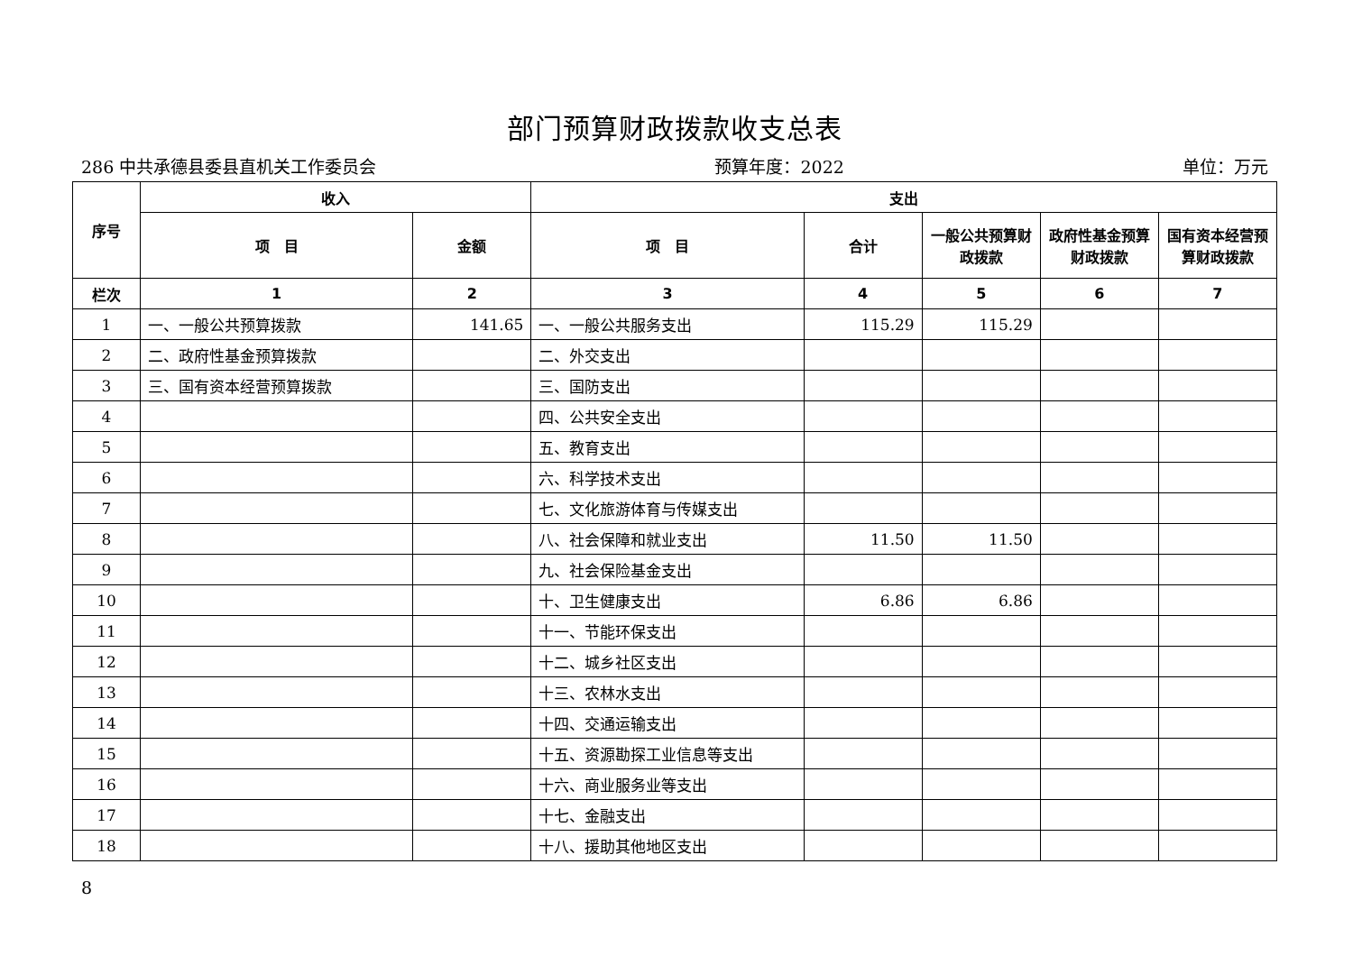部门预算财政拨款收支总表
286 中共承德县委县直机关工作委员会 预算年度：2022 单位：万元
| 序号 | 收入 | | 支出 | | | | |
| --- | --- | --- | --- | --- | --- | --- | --- |
| | 项 目 | 金额 | 项 目 | 合计 | 一般公共预算财政拨款 | 政府性基金预算财政拨款 | 国有资本经营预算财政拨款 |
| 栏次 | 1 | 2 | 3 | 4 | 5 | 6 | 7 |
| 1 | 一、一般公共预算拨款 | 141.65 | 一、一般公共服务支出 | 115.29 | 115.29 | | |
| 2 | 二、政府性基金预算拨款 | | 二、外交支出 | | | | |
| 3 | 三、国有资本经营预算拨款 | | 三、国防支出 | | | | |
| 4 | | | 四、公共安全支出 | | | | |
| 5 | | | 五、教育支出 | | | | |
| 6 | | | 六、科学技术支出 | | | | |
| 7 | | | 七、文化旅游体育与传媒支出 | | | | |
| 8 | | | 八、社会保障和就业支出 | 11.50 | 11.50 | | |
| 9 | | | 九、社会保险基金支出 | | | | |
| 10 | | | 十、卫生健康支出 | 6.86 | 6.86 | | |
| 11 | | | 十一、节能环保支出 | | | | |
| 12 | | | 十二、城乡社区支出 | | | | |
| 13 | | | 十三、农林水支出 | | | | |
| 14 | | | 十四、交通运输支出 | | | | |
| 15 | | | 十五、资源勘探工业信息等支出 | | | | |
| 16 | | | 十六、商业服务业等支出 | | | | |
| 17 | | | 十七、金融支出 | | | | |
| 18 | | | 十八、援助其他地区支出 | | | | |
8